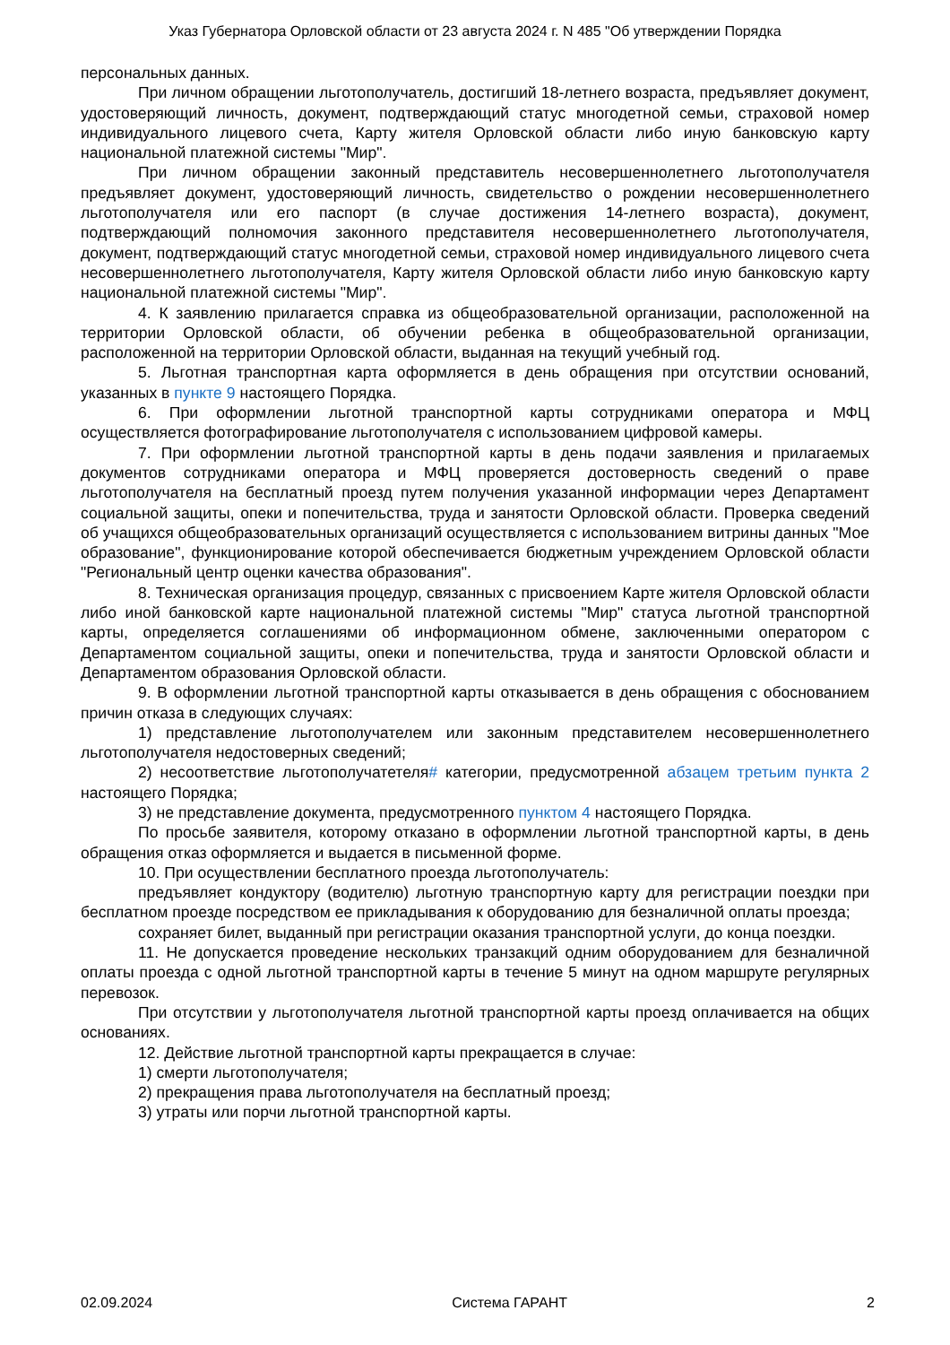Указ Губернатора Орловской области от 23 августа 2024 г. N 485 "Об утверждении Порядка
персональных данных.
При личном обращении льготополучатель, достигший 18-летнего возраста, предъявляет документ, удостоверяющий личность, документ, подтверждающий статус многодетной семьи, страховой номер индивидуального лицевого счета, Карту жителя Орловской области либо иную банковскую карту национальной платежной системы "Мир".
При личном обращении законный представитель несовершеннолетнего льготополучателя предъявляет документ, удостоверяющий личность, свидетельство о рождении несовершеннолетнего льготополучателя или его паспорт (в случае достижения 14-летнего возраста), документ, подтверждающий полномочия законного представителя несовершеннолетнего льготополучателя, документ, подтверждающий статус многодетной семьи, страховой номер индивидуального лицевого счета несовершеннолетнего льготополучателя, Карту жителя Орловской области либо иную банковскую карту национальной платежной системы "Мир".
4. К заявлению прилагается справка из общеобразовательной организации, расположенной на территории Орловской области, об обучении ребенка в общеобразовательной организации, расположенной на территории Орловской области, выданная на текущий учебный год.
5. Льготная транспортная карта оформляется в день обращения при отсутствии оснований, указанных в пункте 9 настоящего Порядка.
6. При оформлении льготной транспортной карты сотрудниками оператора и МФЦ осуществляется фотографирование льготополучателя с использованием цифровой камеры.
7. При оформлении льготной транспортной карты в день подачи заявления и прилагаемых документов сотрудниками оператора и МФЦ проверяется достоверность сведений о праве льготополучателя на бесплатный проезд путем получения указанной информации через Департамент социальной защиты, опеки и попечительства, труда и занятости Орловской области. Проверка сведений об учащихся общеобразовательных организаций осуществляется с использованием витрины данных "Мое образование", функционирование которой обеспечивается бюджетным учреждением Орловской области "Региональный центр оценки качества образования".
8. Техническая организация процедур, связанных с присвоением Карте жителя Орловской области либо иной банковской карте национальной платежной системы "Мир" статуса льготной транспортной карты, определяется соглашениями об информационном обмене, заключенными оператором с Департаментом социальной защиты, опеки и попечительства, труда и занятости Орловской области и Департаментом образования Орловской области.
9. В оформлении льготной транспортной карты отказывается в день обращения с обоснованием причин отказа в следующих случаях:
1) представление льготополучателем или законным представителем несовершеннолетнего льготополучателя недостоверных сведений;
2) несоответствие льготополучатетеля# категории, предусмотренной абзацем третьим пункта 2 настоящего Порядка;
3) не представление документа, предусмотренного пунктом 4 настоящего Порядка.
По просьбе заявителя, которому отказано в оформлении льготной транспортной карты, в день обращения отказ оформляется и выдается в письменной форме.
10. При осуществлении бесплатного проезда льготополучатель:
предъявляет кондуктору (водителю) льготную транспортную карту для регистрации поездки при бесплатном проезде посредством ее прикладывания к оборудованию для безналичной оплаты проезда;
сохраняет билет, выданный при регистрации оказания транспортной услуги, до конца поездки.
11. Не допускается проведение нескольких транзакций одним оборудованием для безналичной оплаты проезда с одной льготной транспортной карты в течение 5 минут на одном маршруте регулярных перевозок.
При отсутствии у льготополучателя льготной транспортной карты проезд оплачивается на общих основаниях.
12. Действие льготной транспортной карты прекращается в случае:
1) смерти льготополучателя;
2) прекращения права льготополучателя на бесплатный проезд;
3) утраты или порчи льготной транспортной карты.
02.09.2024 Система ГАРАНТ 2